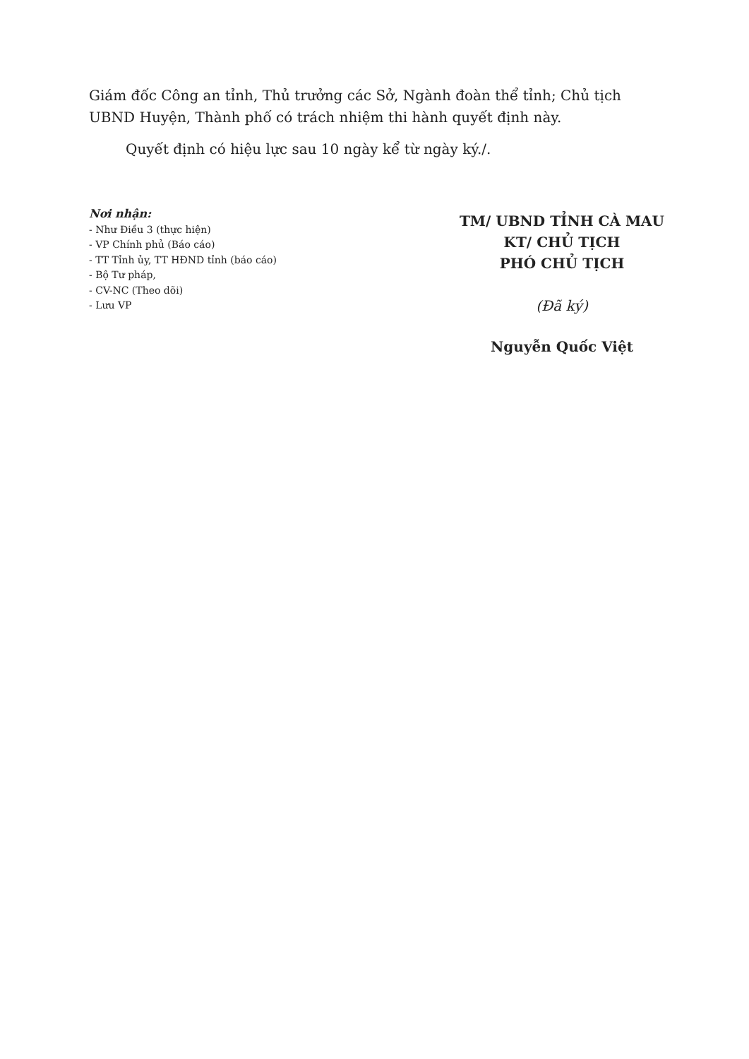Giám đốc Công an tỉnh, Thủ trưởng các Sở, Ngành đoàn thể tỉnh; Chủ tịch UBND Huyện, Thành phố có trách nhiệm thi hành quyết định này.
Quyết định có hiệu lực sau 10 ngày kể từ ngày ký./.
Nơi nhận:
- Như Điều 3 (thực hiện)
- VP Chính phủ (Báo cáo)
- TT Tỉnh ủy, TT HĐND tỉnh (báo cáo)
- Bộ Tư pháp,
- CV-NC (Theo dõi)
- Lưu VP
TM/ UBND TỈNH CÀ MAU
KT/ CHỦ TỊCH
PHÓ CHỦ TỊCH
(Đã ký)
Nguyễn Quốc Việt